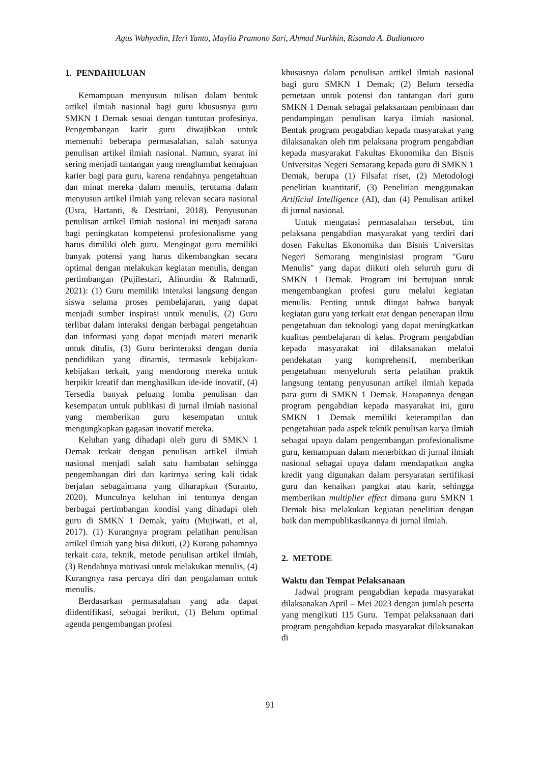Agus Wahyudin, Heri Yanto, Maylia Pramono Sari, Ahmad Nurkhin, Risanda A. Budiantoro
1. PENDAHULUAN
Kemampuan menyusun tulisan dalam bentuk artikel ilmiah nasional bagi guru khususnya guru SMKN 1 Demak sesuai dengan tuntutan profesinya. Pengembangan karir guru diwajibkan untuk memenuhi beberapa permasalahan, salah satunya penulisan artikel ilmiah nasional. Namun, syarat ini sering menjadi tantangan yang menghambat kemajuan karier bagi para guru, karena rendahnya pengetahuan dan minat mereka dalam menulis, terutama dalam menyusun artikel ilmiah yang relevan secara nasional (Usra, Hartanti, & Destriani, 2018). Penyusunan penulisan artikel ilmiah nasional ini menjadi sarana bagi peningkatan kompetensi profesionalisme yang harus dimiliki oleh guru. Mengingat guru memiliki banyak potensi yang harus dikembangkan secara optimal dengan melakukan kegiatan menulis, dengan pertimbangan (Pujilestari, Alinurdin & Rahmadi, 2021): (1) Guru memiliki interaksi langsung dengan siswa selama proses pembelajaran, yang dapat menjadi sumber inspirasi untuk menulis, (2) Guru terlibat dalam interaksi dengan berbagai pengetahuan dan informasi yang dapat menjadi materi menarik untuk ditulis, (3) Guru berinteraksi dengan dunia pendidikan yang dinamis, termasuk kebijakan-kebijakan terkait, yang mendorong mereka untuk berpikir kreatif dan menghasilkan ide-ide inovatif, (4) Tersedia banyak peluang lomba penulisan dan kesempatan untuk publikasi di jurnal ilmiah nasional yang memberikan guru kesempatan untuk mengungkapkan gagasan inovatif mereka.
Keluhan yang dihadapi oleh guru di SMKN 1 Demak terkait dengan penulisan artikel ilmiah nasional menjadi salah satu hambatan sehingga pengembangan diri dan karirnya sering kali tidak berjalan sebagaimana yang diharapkan (Suranto, 2020). Munculnya keluhan ini tentunya dengan berbagai pertimbangan kondisi yang dihadapi oleh guru di SMKN 1 Demak, yaitu (Mujiwati, et al, 2017). (1) Kurangnya program pelatihan penulisan artikel ilmiah yang bisa diikuti, (2) Kurang pahamnya terkait cara, teknik, metode penulisan artikel ilmiah, (3) Rendahnya motivasi untuk melakukan menulis, (4) Kurangnya rasa percaya diri dan pengalaman untuk menulis.
Berdasarkan permasalahan yang ada dapat diidentifikasi, sebagai berikut, (1) Belum optimal agenda pengembangan profesi
khususnya dalam penulisan artikel ilmiah nasional bagi guru SMKN 1 Demak; (2) Belum tersedia pemetaan untuk potensi dan tantangan dari guru SMKN 1 Demak sebagai pelaksanaan pembinaan dan pendampingan penulisan karya ilmiah nasional. Bentuk program pengabdian kepada masyarakat yang dilaksanakan oleh tim pelaksana program pengabdian kepada masyarakat Fakultas Ekonomika dan Bisnis Universitas Negeri Semarang kepada guru di SMKN 1 Demak, berupa (1) Filsafat riset, (2) Metodologi penelitian kuantitatif, (3) Penelitian menggunakan Artificial Intelligence (AI), dan (4) Penulisan artikel di jurnal nasional.
Untuk mengatasi permasalahan tersebut, tim pelaksana pengabdian masyarakat yang terdiri dari dosen Fakultas Ekonomika dan Bisnis Universitas Negeri Semarang menginisiasi program "Guru Menulis" yang dapat diikuti oleh seluruh guru di SMKN 1 Demak. Program ini bertujuan untuk mengembangkan profesi guru melalui kegiatan menulis. Penting untuk diingat bahwa banyak kegiatan guru yang terkait erat dengan penerapan ilmu pengetahuan dan teknologi yang dapat meningkatkan kualitas pembelajaran di kelas. Program pengabdian kepada masyarakat ini dilaksanakan melalui pendekatan yang komprehensif, memberikan pengetahuan menyeluruh serta pelatihan praktik langsung tentang penyusunan artikel ilmiah kepada para guru di SMKN 1 Demak. Harapannya dengan program pengabdian kepada masyarakat ini, guru SMKN 1 Demak memiliki keterampilan dan pengetahuan pada aspek teknik penulisan karya ilmiah sebagai upaya dalam pengembangan profesionalisme guru, kemampuan dalam menerbitkan di jurnal ilmiah nasional sebagai upaya dalam mendapatkan angka kredit yang digunakan dalam persyaratan sertifikasi guru dan kenaikan pangkat atau karir, sehingga memberikan multiplier effect dimana guru SMKN 1 Demak bisa melakukan kegiatan penelitian dengan baik dan mempublikasikannya di jurnal ilmiah.
2. METODE
Waktu dan Tempat Pelaksanaan
Jadwal program pengabdian kepada masyarakat dilaksanakan April – Mei 2023 dengan jumlah peserta yang mengikuti 115 Guru. Tempat pelaksanaan dari program pengabdian kepada masyarakat dilaksanakan di
91